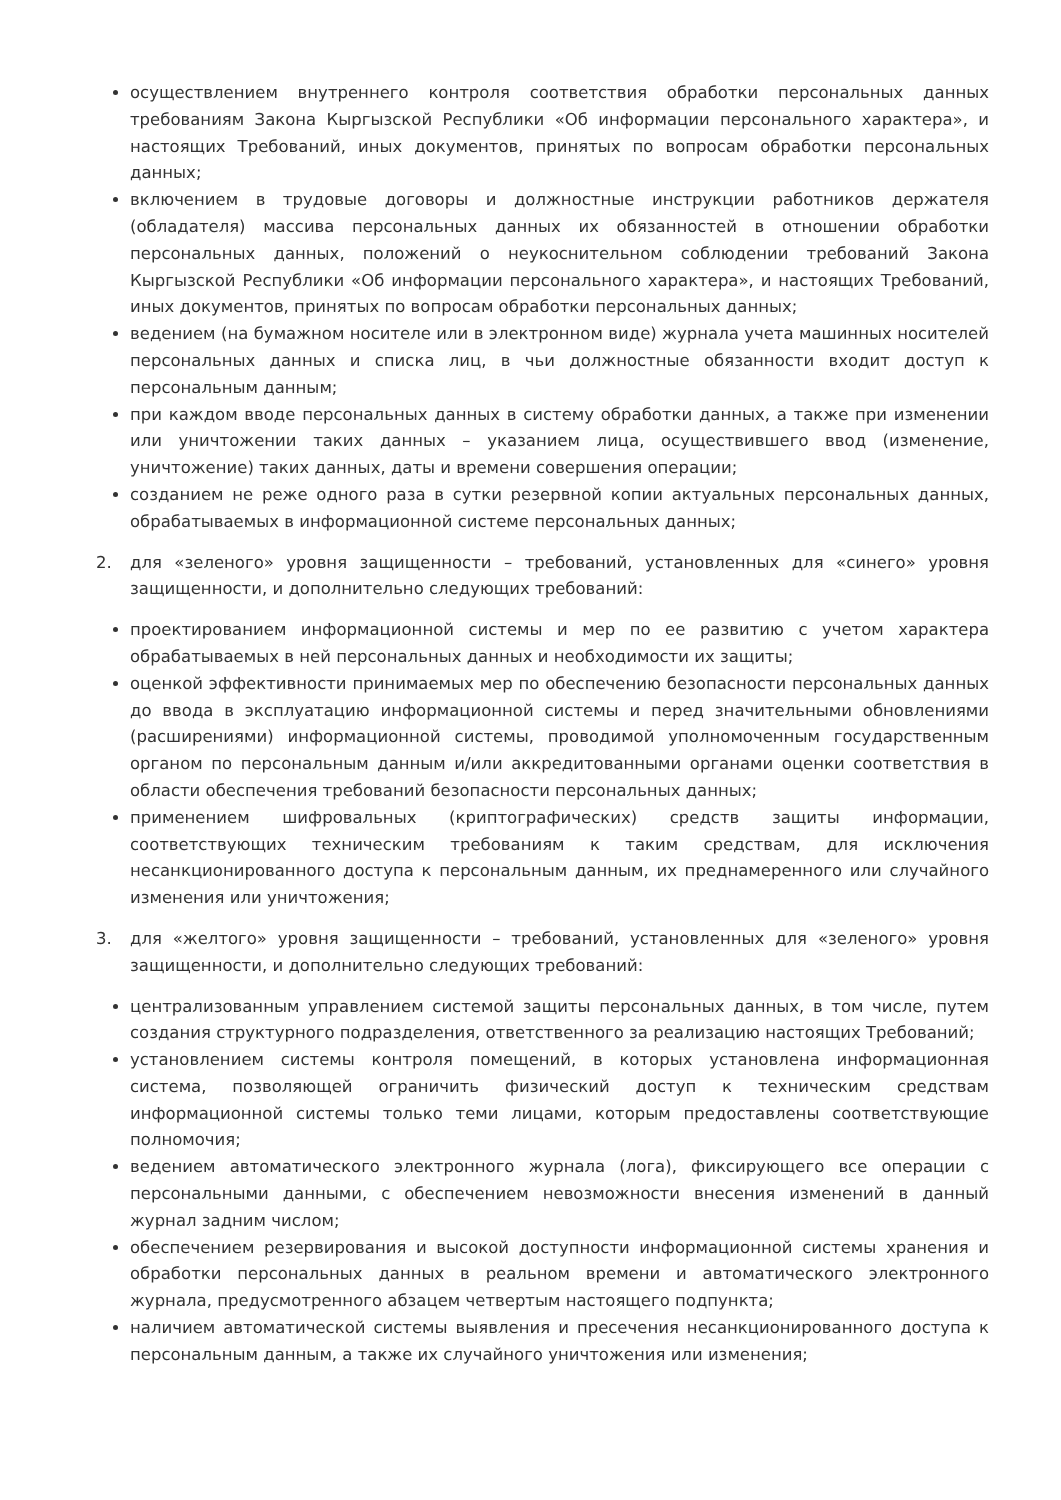осуществлением внутреннего контроля соответствия обработки персональных данных требованиям Закона Кыргызской Республики «Об информации персонального характера», и настоящих Требований, иных документов, принятых по вопросам обработки персональных данных;
включением в трудовые договоры и должностные инструкции работников держателя (обладателя) массива персональных данных их обязанностей в отношении обработки персональных данных, положений о неукоснительном соблюдении требований Закона Кыргызской Республики «Об информации персонального характера», и настоящих Требований, иных документов, принятых по вопросам обработки персональных данных;
ведением (на бумажном носителе или в электронном виде) журнала учета машинных носителей персональных данных и списка лиц, в чьи должностные обязанности входит доступ к персональным данным;
при каждом вводе персональных данных в систему обработки данных, а также при изменении или уничтожении таких данных – указанием лица, осуществившего ввод (изменение, уничтожение) таких данных, даты и времени совершения операции;
созданием не реже одного раза в сутки резервной копии актуальных персональных данных, обрабатываемых в информационной системе персональных данных;
2. для «зеленого» уровня защищенности – требований, установленных для «синего» уровня защищенности, и дополнительно следующих требований:
проектированием информационной системы и мер по ее развитию с учетом характера обрабатываемых в ней персональных данных и необходимости их защиты;
оценкой эффективности принимаемых мер по обеспечению безопасности персональных данных до ввода в эксплуатацию информационной системы и перед значительными обновлениями (расширениями) информационной системы, проводимой уполномоченным государственным органом по персональным данным и/или аккредитованными органами оценки соответствия в области обеспечения требований безопасности персональных данных;
применением шифровальных (криптографических) средств защиты информации, соответствующих техническим требованиям к таким средствам, для исключения несанкционированного доступа к персональным данным, их преднамеренного или случайного изменения или уничтожения;
3. для «желтого» уровня защищенности – требований, установленных для «зеленого» уровня защищенности, и дополнительно следующих требований:
централизованным управлением системой защиты персональных данных, в том числе, путем создания структурного подразделения, ответственного за реализацию настоящих Требований;
установлением системы контроля помещений, в которых установлена информационная система, позволяющей ограничить физический доступ к техническим средствам информационной системы только теми лицами, которым предоставлены соответствующие полномочия;
ведением автоматического электронного журнала (лога), фиксирующего все операции с персональными данными, с обеспечением невозможности внесения изменений в данный журнал задним числом;
обеспечением резервирования и высокой доступности информационной системы хранения и обработки персональных данных в реальном времени и автоматического электронного журнала, предусмотренного абзацем четвертым настоящего подпункта;
наличием автоматической системы выявления и пресечения несанкционированного доступа к персональным данным, а также их случайного уничтожения или изменения;